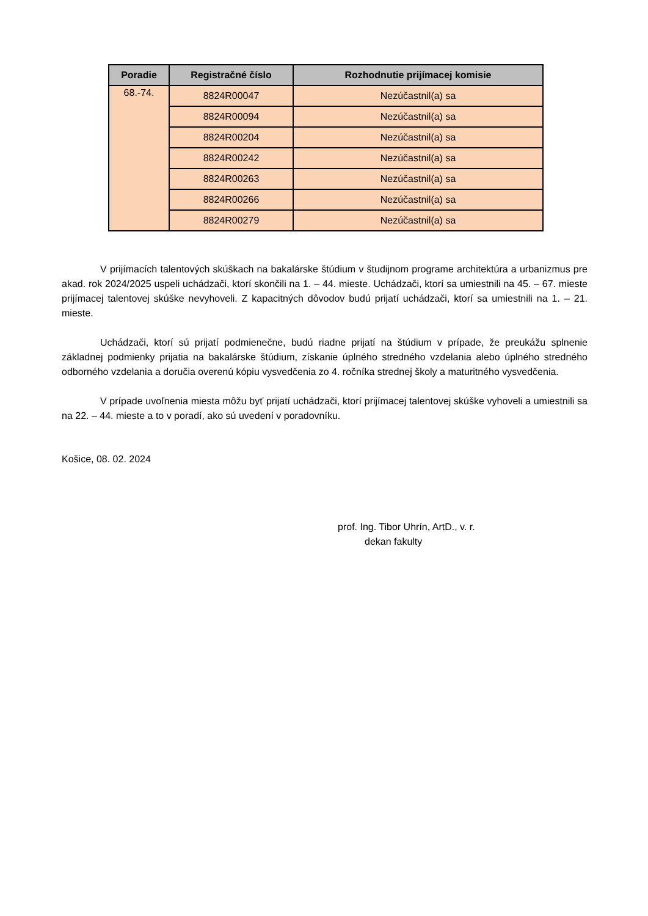| Poradie | Registračné číslo | Rozhodnutie prijímacej komisie |
| --- | --- | --- |
| 68.-74. | 8824R00047 | Nezúčastnil(a) sa |
| | 8824R00094 | Nezúčastnil(a) sa |
| | 8824R00204 | Nezúčastnil(a) sa |
| | 8824R00242 | Nezúčastnil(a) sa |
| | 8824R00263 | Nezúčastnil(a) sa |
| | 8824R00266 | Nezúčastnil(a) sa |
| | 8824R00279 | Nezúčastnil(a) sa |
V prijímacích talentových skúškach na bakalárske štúdium v študijnom programe architektúra a urbanizmus pre akad. rok 2024/2025 uspeli uchádzači, ktorí skončili na 1. – 44. mieste. Uchádzači, ktorí sa umiestnili na 45. – 67. mieste prijímacej talentovej skúške nevyhoveli. Z kapacitných dôvodov budú prijatí uchádzači, ktorí sa umiestnili na 1. – 21. mieste.
Uchádzači, ktorí sú prijatí podmienečne, budú riadne prijatí na štúdium v prípade, že preukážu splnenie základnej podmienky prijatia na bakalárske štúdium, získanie úplného stredného vzdelania alebo úplného stredného odborného vzdelania a doručia overenú kópiu vysvedčenia zo 4. ročníka strednej školy a maturitného vysvedčenia.
V prípade uvoľnenia miesta môžu byť prijatí uchádzači, ktorí prijímacej talentovej skúške vyhoveli a umiestnili sa na 22. – 44. mieste a to v poradí, ako sú uvedení v poradovníku.
Košice, 08. 02. 2024
prof. Ing. Tibor Uhrín, ArtD., v. r.
dekan fakulty